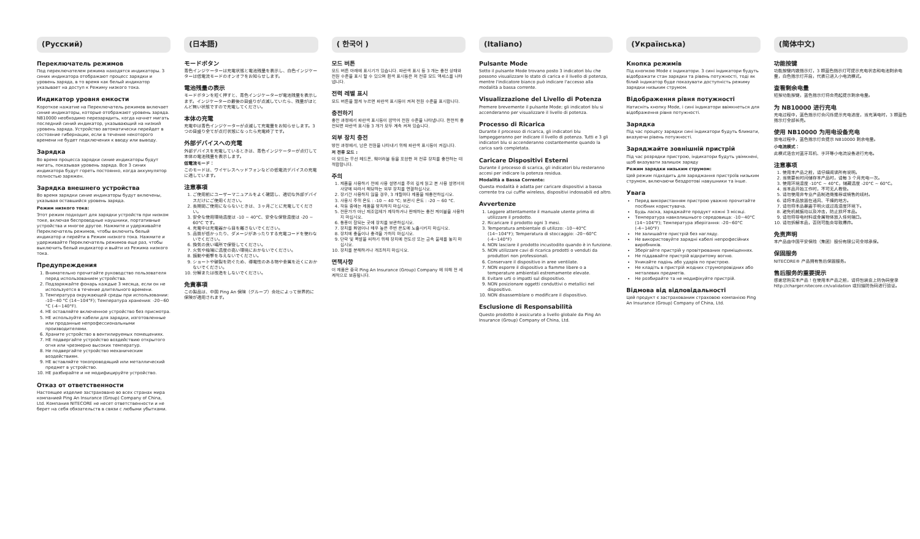(Русский)
Переключатель режимов
Под переключателем режима находятся индикаторы. 3 синих индикатора отображают процесс зарядки и уровень заряда, в то время как белый индикатор указывает на доступ к Режиму низкого тока.
Индикатор уровня емкости
Короткое нажатие на Переключатель режимов включает синие индикаторы, которые отображают уровень заряда. NB10000 необходимо перезарядить, когда начнет мигать последний синий индикатор, указывающий на низкий уровень заряда. Устройство автоматически перейдет в состояние гибернации, если в течение некоторого времени не будет подключения к вводу или выводу.
Зарядка
Во время процесса зарядки синие индикаторы будут мигать, показывая уровень заряда. Все 3 синих индикатора будут гореть постоянно, когда аккумулятор полностью заряжен.
Зарядка внешнего устройства
Во время зарядки синие индикаторы будут включены, указывая оставшийся уровень заряда.
Режим низкого тока:
Этот режим подходит для зарядки устройств при низком токе, включая беспроводные наушники, портативные устройства и многое другое. Нажмите и удерживайте Переключатель режимов, чтобы включить белый индикатор и перейти в Режим низкого тока. Нажмите и удерживайте Переключатель режимов еще раз, чтобы выключить белый индикатор и выйти из Режима низкого тока.
Предупреждения
1. Внимательно прочитайте руководство пользователя перед использованием устройства.
2. Подзаряжайте фонарь каждые 3 месяца, если он не используется в течение длительного времени.
3. Температура окружающей среды при использовании: -10~40 °C (14~104°F); Температура хранения: -20~60 °C (-4~140°F).
4. НЕ оставляйте включенное устройство без присмотра.
5. НЕ используйте кабели для зарядки, изготовленные или проданные непрофессиональными производителями.
6. Храните устройство в вентилируемых помещениях.
7. НЕ подвергайте устройство воздействию открытого огня или чрезмерно высоких температур.
8. Не подвергайте устройство механическим воздействиям.
9. НЕ вставляйте токопроводящий или металлический предмет в устройство.
10. НЕ разбирайте и не модифицируйте устройство.
Отказ от ответственности
Настоящее изделие застраховано во всех странах мира компанией Ping An Insurance (Group) Company of China, Ltd. Компания NITECORE не несет ответственности и не берет на себя обязательств в связи с любыми убытками.
(日本語)
モードボタン
青色インジケーターは充電状態と電池残量を表示し、白色インジケーターは低電流モードのオンオフをお知らせします。
電池残量の表示
モードボタンを短く押すと、青色インジケーターが電池残量を表示します。インジケーターの最後の目盛りが点滅していたら、残量がほとんど無い状態ですので充電してください。
本体の充電
充電中は青色インジケーターが点滅して充電量をお知らせします。3つの目盛り全てが点灯状態になったら充電終了です。
外部デバイスへの充電
外部デバイスを充電しているときは、青色インジケーターが点灯して本体の電池残量を表示します。
低電流モード：
このモードは、ワイヤレスヘッドフォンなどの低電流デバイスの充電に適しています。
注意事項
1. ご使用前にユーザーマニュアルをよく確認し、適切な外部デバイスだけにご使用ください。
2. 長期間ご使用にならないときは、３ヶ月ごとに充電してください。
3. 安全な使用環境温度は -10 ~ 40°C、安全な保管温度は -20 ~ 60°C です。
4. 充電中は充電器から目を離さないでください。
5. 品質が低かったり、ダメージがあったりする充電コードを使わないでください。
6. 換気の良い場所で保管してください。
7. 火気や極端に温度の高い環境におかないでください。
8. 振動や衝撃を与えないでください。
9. ショートや破裂を防ぐため、導電性のある物や金属を近くにおかないでください。
10. 分解または改造をしないでください。
免責事項
この製品は、中国 Ping An 保険（グループ）会社によって世界的に保険が適用されます。
( 한국어 )
모드 버튼
모드 버튼 아래에 표시기가 있습니다. 파란색 표시 등 3 개는 충전 상태와 전원 수준을 표시 할 수 있으며 흰색 표시등은 저 전류 모드 액세스를 나타냅니다.
전력 레벨 표시
모드 버튼을 짧게 누르면 파란색 표시등이 켜져 전원 수준을 표시합니다.
충전하기
충전 과정에서 파란색 표시등이 깜박여 전원 수준을 나타냅니다. 완전히 충전되면 파란색 표시등 3 개가 모두 계속 켜져 있습니다.
외부 장치 충전
방전 과정에서, 남은 전원을 나타내기 위해 파란색 표시등이 켜집니다.
저 전류 모드 :
이 모드는 무선 헤드폰, 웨어러블 등을 포함한 저 전류 장치를 충전하는 데 적합합니다.
주의
1. 제품을 사용하기 전에 사용 설명서를 주의 깊게 읽고 본 사용 설명서의 사양에 따라서 해당하는 외부 장치를 연결하십시오.
2. 장기간 사용하지 않을 경우, 3 개월마다 제품을 재충전하십시오.
3. 사용시 주위 온도 : -10 ~ 40 °C; 보관시 온도 : -20 ~ 60 °C.
4. 작동 중에는 제품을 방치하지 마십시오.
5. 전문가가 아닌 제조업체가 제작하거나 판매하는 충전 케이블을 사용하지 마십시오.
6. 통풍이 잘되는 곳에 장치를 보관하십시오.
7. 장치를 화염이나 매우 높은 주변 온도에 노출시키지 마십시오.
8. 장치에 충돌이나 충격을 가하지 마십시오.
9. 단락 및 폭발을 피하기 위해 장치에 전도성 또는 금속 물체를 놓지 마십시오.
10. 장치를 분해하거나 개조하지 마십시오.
면책사항
이 제품은 중국 Ping An Insurance (Group) Company 에 의해 전 세계적으로 보증됩니다.
(Italiano)
Pulsante Mode
Sotto il pulsante Mode trovano posto 3 indicatori blu che possono visualizzare lo stato di carica e il livello di potenza, mentre l'indicatore bianco può indicare l'accesso alla modalità a bassa corrente.
Visualizzazione del Livello di Potenza
Premere brevemente il pulsante Mode; gli indicatori blu si accenderanno per visualizzare il livello di potenza.
Processo di Ricarica
Durante il processo di ricarica, gli indicatori blu lampeggeranno per indicare il livello di potenza. Tutti e 3 gli indicatori blu si accenderanno costantemente quando la carica sarà completata.
Caricare Dispositivi Esterni
Durante il processo di scarica, gli indicatori blu resteranno accesi per indicare la potenza residua.
Modalità a Bassa Corrente:
Questa modalità è adatta per caricare dispositivi a bassa corrente tra cui cuffie wireless, dispositivi indossabili ed altro.
Avvertenze
1. Leggere attentamente il manuale utente prima di utilizzare il prodotto.
2. Ricaricare il prodotto ogni 3 mesi.
3. Temperatura ambientale di utilizzo: -10~40°C (14~104°F); Temperatura di stoccaggio: -20~60°C (-4~140°F)
4. NON lasciare il prodotto incustodito quando è in funzione.
5. NON utilizzare cavi di ricarica prodotti o venduti da produttori non professionali.
6. Conservare il dispositivo in aree ventilate.
7. NON esporre il dispositivo a fiamme libere o a temperature ambientali estremamente elevate.
8. Evitare urti o impatti sul dispositivo.
9. NON posizionare oggetti conduttivi o metallici nel dispositivo.
10. NON disassemblare o modificare il dispositivo.
Esclusione di Responsabilità
Questo prodotto è assicurato a livello globale da Ping An Insurance (Group) Company of China, Ltd.
(Українська)
Кнопка режимів
Під кнопкою Mode є індикатори. 3 сині індикатори будуть відображати стан зарядки та рівень потужності, тоді як білий індикатор буде показувати доступність режиму зарядки низьким струмом.
Відображення рівня потужності
Натисніть кнопку Mode, і сині індикатори ввімкнеться для відображення рівня потужності.
Зарядка
Під час процесу зарядки сині індикатори будуть блимати, вказуючи рівень потужності.
Заряджайте зовнішній пристрій
Під час розрядки пристрою, індикатори будуть увімкнені, щоб вказувати залишок заряду
Режим зарядки низьким струмом:
Цей режим підходить для заряджання пристроїв низьким струмом, включаючи бездротові навушники та інше.
Увага
Перед використанням пристрою уважно прочитайте посібник користувача.
Будь ласка, заряджайте продукт кожні 3 місяці.
Температура навколишнього середовища: -10~40°C (14~104°F); Температура зберігання: -20~60°C (-4~140°F)
Не залишайте пристрій без нагляду.
Не використовуйте зарядні кабелі непрофесійних виробників.
Зберігайте пристрій у провітрюваних приміщеннях.
Не піддавайте пристрій відкритому вогню.
Уникайте падінь або ударів по пристрою.
Не кладіть в пристрій жодних струмопровідних або металевих предметів.
Не розбирайте та не модифікуйте пристрій.
Відмова від відповідальності
Цей продукт є застрахованим страховою компанією Ping An Insurance (Group) Company of China, Ltd.
(简体中文)
功能按键
功能按键内嵌指示灯，3 颗蓝色指示灯可提示充电状态和电池剩余电量，白色指示灯开启，代表已进入小电流模式。
查看剩余电量
短按功能按键，蓝色指示灯将会亮起提示剩余电量。
为 NB10000 进行充电
充电过程中，蓝色指示灯会闪烁提示充电进度，当充满电时，3 颗蓝色指示灯全部长亮。
使用 NB10000 为用电设备充电
放电过程中，蓝色指示灯会提示 NB10000 剩余电量。
小电流模式：
此模式适合对蓝牙耳机、手环等小电流设备进行充电。
注意事项
1. 使用本产品之前，请仔细阅读所有说明。
2. 当需要长时间储存本产品时，请每 3 个月充电一次。
3. 使用环境温度 -10°C ~ 40°C，储藏温度 -20°C ~ 60°C。
4. 当本品开始工作时，不可无人看管。
5. 请勿使用非专业产品制造商推荐或销售的线材。
6. 请将本品放置在通风、干燥的地方。
7. 请勿将本品暴露于明火或过高温度环境下。
8. 避免机械振动以及冲击，防止损坏本品。
9. 请勿将导电材料或金属物体放入任何端口。
10. 请勿拆解本品，否则可能会导致爆炸。
免责声明
本产品由中国平安保险（集团）股份有限公司全球承保。
保固服务
NITECORE® 产品拥有售后保固服务。
售后服务的重要提示
感谢您购买本产品！在使用本产品之前，请将包装盒上防伪码登录 http://charger.nitecore.cn/validation 或扫描防伪码进行验证。